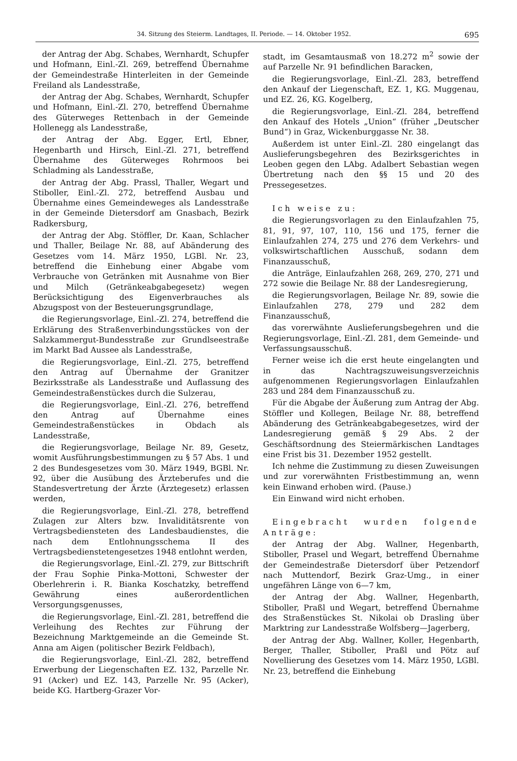34. Sitzung des Steierm. Landtages, II. Periode. — 14. Oktober 1952. 695
der Antrag der Abg. Schabes, Wernhardt, Schupfer und Hofmann, Einl.-Zl. 269, betreffend Übernahme der Gemeindestraße Hinterleiten in der Gemeinde Freiland als Landesstraße,
der Antrag der Abg. Schabes, Wernhardt, Schupfer und Hofmann, Einl.-Zl. 270, betreffend Übernahme des Güterweges Rettenbach in der Gemeinde Hollenegg als Landesstraße,
der Antrag der Abg. Egger, Ertl, Ebner, Hegenbarth und Hirsch, Einl.-Zl. 271, betreffend Übernahme des Güterweges Rohrmoos bei Schladming als Landesstraße,
der Antrag der Abg. Prassl, Thaller, Wegart und Stiboller, Einl.-Zl. 272, betreffend Ausbau und Übernahme eines Gemeindeweges als Landesstraße in der Gemeinde Dietersdorf am Gnasbach, Bezirk Radkersburg,
der Antrag der Abg. Stöffler, Dr. Kaan, Schlacher und Thaller, Beilage Nr. 88, auf Abänderung des Gesetzes vom 14. März 1950, LGBl. Nr. 23, betreffend die Einhebung einer Abgabe vom Verbrauche von Getränken mit Ausnahme von Bier und Milch (Getränkeabgabegesetz) wegen Berücksichtigung des Eigenverbrauches als Abzugspost von der Besteuerungsgrundlage,
die Regierungsvorlage, Einl.-Zl. 274, betreffend die Erklärung des Straßenverbindungsstückes von der Salzkammergut-Bundesstraße zur Grundlseestraße im Markt Bad Aussee als Landesstraße,
die Regierungsvorlage, Einl.-Zl. 275, betreffend den Antrag auf Übernahme der Granitzer Bezirksstraße als Landesstraße und Auflassung des Gemeindestraßenstückes durch die Sulzerau,
die Regierungsvorlage, Einl.-Zl. 276, betreffend den Antrag auf Übernahme eines Gemeindestraßenstückes in Obdach als Landesstraße,
die Regierungsvorlage, Beilage Nr. 89, Gesetz, womit Ausführungsbestimmungen zu § 57 Abs. 1 und 2 des Bundesgesetzes vom 30. März 1949, BGBl. Nr. 92, über die Ausübung des Ärzteberufes und die Standesvertretung der Ärzte (Ärztegesetz) erlassen werden,
die Regierungsvorlage, Einl.-Zl. 278, betreffend Zulagen zur Alters bzw. Invaliditätsrente von Vertragsbediensteten des Landesbaudienstes, die nach dem Entlohnungsschema II des Vertragsbedienstetengesetzes 1948 entlohnt werden,
die Regierungsvorlage, Einl.-Zl. 279, zur Bittschrift der Frau Sophie Pinka-Mottoni, Schwester der Oberlehrerin i. R. Bianka Koschatzky, betreffend Gewährung eines außerordentlichen Versorgungsgenusses,
die Regierungsvorlage, Einl.-Zl. 281, betreffend die Verleihung des Rechtes zur Führung der Bezeichnung Marktgemeinde an die Gemeinde St. Anna am Aigen (politischer Bezirk Feldbach),
die Regierungsvorlage, Einl.-Zl. 282, betreffend Erwerbung der Liegenschaften EZ. 132, Parzelle Nr. 91 (Acker) und EZ. 143, Parzelle Nr. 95 (Acker), beide KG. Hartberg-Grazer Vor-
stadt, im Gesamtausmaß von 18.272 m<sup>2</sup> sowie der auf Parzelle Nr. 91 befindlichen Baracken,
die Regierungsvorlage, Einl.-Zl. 283, betreffend den Ankauf der Liegenschaft, EZ. 1, KG. Muggenau, und EZ. 26, KG. Kogelberg,
die Regierungsvorlage, Einl.-Zl. 284, betreffend den Ankauf des Hotels „Union“ (früher „Deutscher Bund“) in Graz, Wickenburggasse Nr. 38.
Außerdem ist unter Einl.-Zl. 280 eingelangt das Auslieferungsbegehren des Bezirksgerichtes in Leoben gegen den LAbg. Adalbert Sebastian wegen Übertretung nach den §§ 15 und 20 des Pressegesetzes.
Ich weise zu:
die Regierungsvorlagen zu den Einlaufzahlen 75, 81, 91, 97, 107, 110, 156 und 175, ferner die Einlaufzahlen 274, 275 und 276 dem Verkehrs- und volkswirtschaftlichen Ausschuß, sodann dem Finanzausschuß,
die Anträge, Einlaufzahlen 268, 269, 270, 271 und 272 sowie die Beilage Nr. 88 der Landesregierung,
die Regierungsvorlagen, Beilage Nr. 89, sowie die Einlaufzahlen 278, 279 und 282 dem Finanzausschuß,
das vorerwähnte Auslieferungsbegehren und die Regierungsvorlage, Einl.-Zl. 281, dem Gemeinde- und Verfassungsausschuß.
Ferner weise ich die erst heute eingelangten und in das Nachtragszuweisungsverzeichnis aufgenommenen Regierungsvorlagen Einlaufzahlen 283 und 284 dem Finanzausschuß zu.
Für die Abgabe der Äußerung zum Antrag der Abg. Stöffler und Kollegen, Beilage Nr. 88, betreffend Abänderung des Getränkeabgabegesetzes, wird der Landesregierung gemäß § 29 Abs. 2 der Geschäftsordnung des Steiermärkischen Landtages eine Frist bis 31. Dezember 1952 gestellt.
Ich nehme die Zustimmung zu diesen Zuweisungen und zur vorerwähnten Fristbestimmung an, wenn kein Einwand erhoben wird. (Pause.)
Ein Einwand wird nicht erhoben.
Eingebracht wurden folgende Anträge:
der Antrag der Abg. Wallner, Hegenbarth, Stiboller, Prasel und Wegart, betreffend Übernahme der Gemeindestraße Dietersdorf über Petzendorf nach Muttendorf, Bezirk Graz-Umg., in einer ungefähren Länge von 6—7 km,
der Antrag der Abg. Wallner, Hegenbarth, Stiboller, Praßl und Wegart, betreffend Übernahme des Straßenstückes St. Nikolai ob Drasling über Marktring zur Landesstraße Wolfsberg—Jagerberg,
der Antrag der Abg. Wallner, Koller, Hegenbarth, Berger, Thaller, Stiboller, Praßl und Pötz auf Novellierung des Gesetzes vom 14. März 1950, LGBl. Nr. 23, betreffend die Einhebung